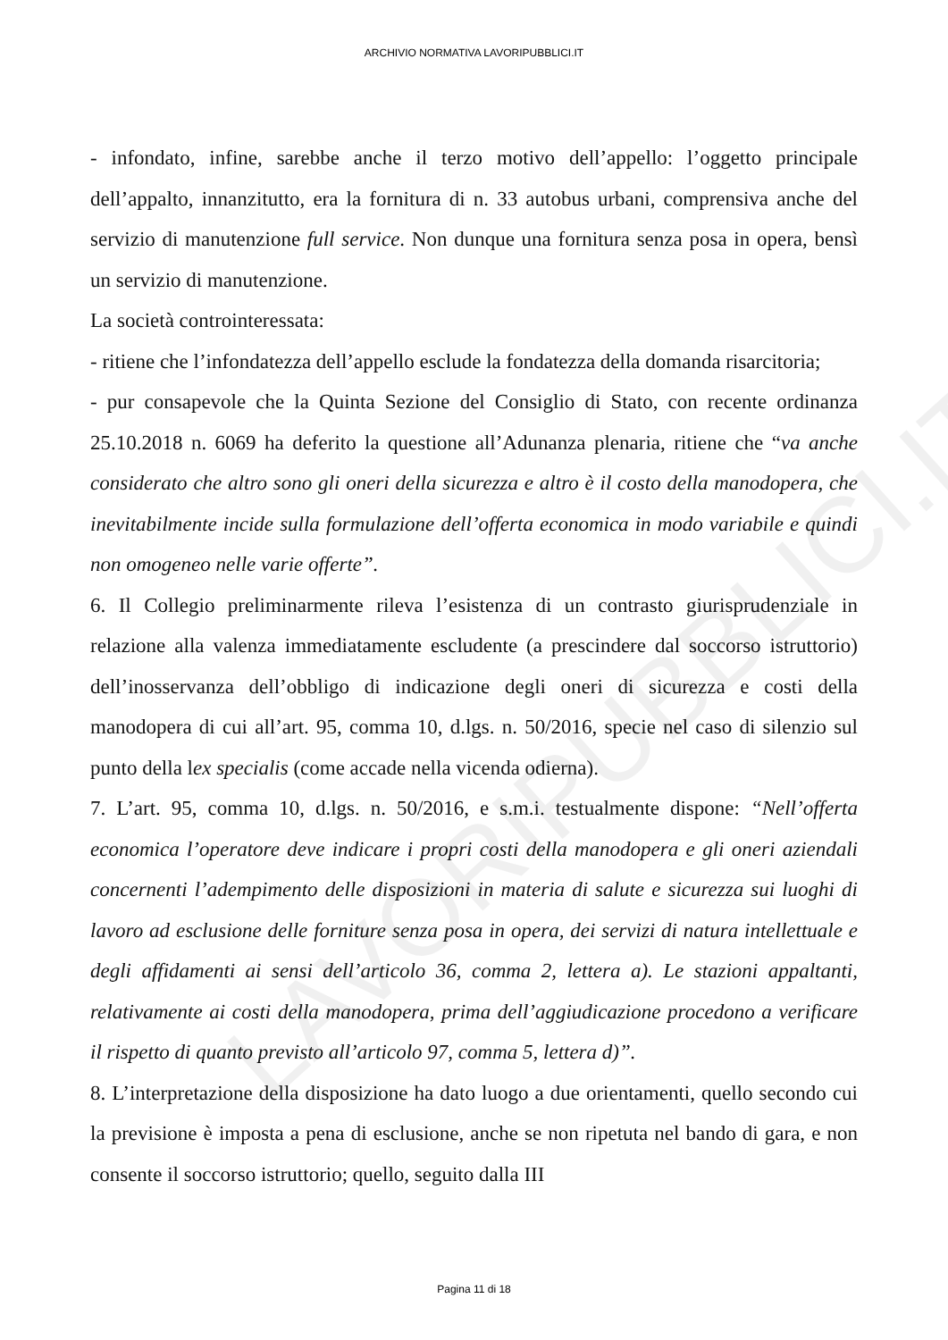LAVORIPUBBLICI.IT
ARCHIVIO NORMATIVA LAVORIPUBBLICI.IT
- infondato, infine, sarebbe anche il terzo motivo dell’appello: l’oggetto principale dell’appalto, innanzitutto, era la fornitura di n. 33 autobus urbani, comprensiva anche del servizio di manutenzione full service. Non dunque una fornitura senza posa in opera, bensì un servizio di manutenzione.
La società controinteressata:
- ritiene che l’infondatezza dell’appello esclude la fondatezza della domanda risarcitoria;
- pur consapevole che la Quinta Sezione del Consiglio di Stato, con recente ordinanza 25.10.2018 n. 6069 ha deferito la questione all’Adunanza plenaria, ritiene che “va anche considerato che altro sono gli oneri della sicurezza e altro è il costo della manodopera, che inevitabilmente incide sulla formulazione dell’offerta economica in modo variabile e quindi non omogeneo nelle varie offerte”.
6. Il Collegio preliminarmente rileva l’esistenza di un contrasto giurisprudenziale in relazione alla valenza immediatamente escludente (a prescindere dal soccorso istruttorio) dell’inosservanza dell’obbligo di indicazione degli oneri di sicurezza e costi della manodopera di cui all’art. 95, comma 10, d.lgs. n. 50/2016, specie nel caso di silenzio sul punto della lex specialis (come accade nella vicenda odierna).
7. L’art. 95, comma 10, d.lgs. n. 50/2016, e s.m.i. testualmente dispone: “Nell’offerta economica l’operatore deve indicare i propri costi della manodopera e gli oneri aziendali concernenti l’adempimento delle disposizioni in materia di salute e sicurezza sui luoghi di lavoro ad esclusione delle forniture senza posa in opera, dei servizi di natura intellettuale e degli affidamenti ai sensi dell’articolo 36, comma 2, lettera a). Le stazioni appaltanti, relativamente ai costi della manodopera, prima dell’aggiudicazione procedono a verificare il rispetto di quanto previsto all’articolo 97, comma 5, lettera d)”.
8. L’interpretazione della disposizione ha dato luogo a due orientamenti, quello secondo cui la previsione è imposta a pena di esclusione, anche se non ripetuta nel bando di gara, e non consente il soccorso istruttorio; quello, seguito dalla III
Pagina 11 di 18